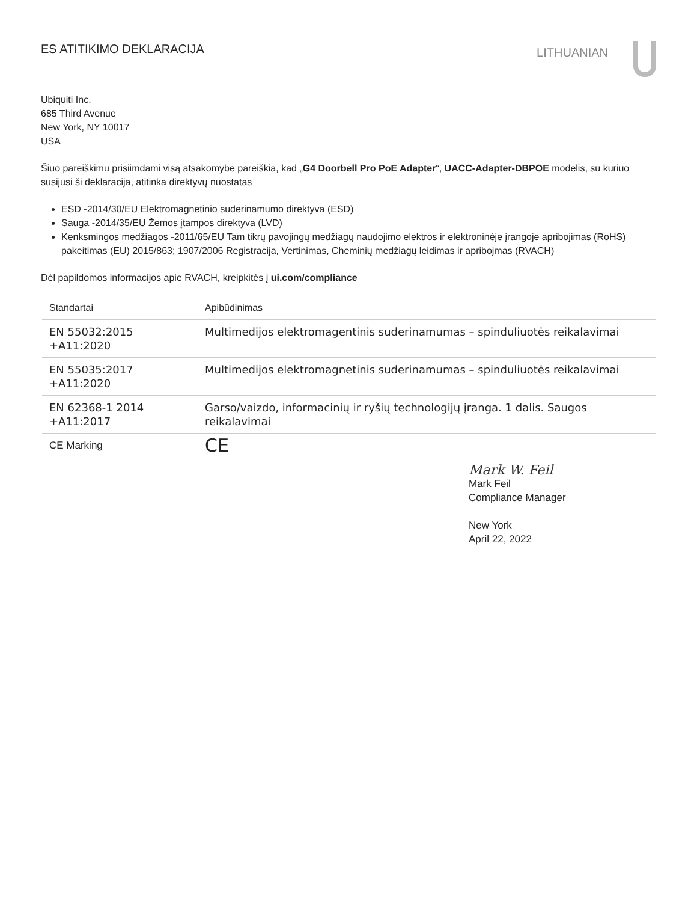ES ATITIKIMO DEKLARACIJA
LITHUANIAN
Ubiquiti Inc.
685 Third Avenue
New York, NY 10017
USA
Šiuo pareiškimu prisiimdami visą atsakomybe pareiškia, kad „G4 Doorbell Pro PoE Adapter“, UACC-Adapter-DBPOE modelis, su kuriuo susijusi ši deklaracija, atitinka direktyvų nuostatas
ESD -2014/30/EU Elektromagnetinio suderinamumo direktyva (ESD)
Sauga -2014/35/EU Žemos įtampos direktyva (LVD)
Kenksmingos medžiagos -2011/65/EU Tam tikrų pavojingų medžiagų naudojimo elektros ir elektroninėje įrangoje apribojimas (RoHS) pakeitimas (EU) 2015/863; 1907/2006 Registracija, Vertinimas, Cheminių medžiagų leidimas ir apribojmas (RVACH)
Dėl papildomos informacijos apie RVACH, kreipkitės į ui.com/compliance
| Standartai | Apibūdinimas |
| --- | --- |
| EN 55032:2015 +A11:2020 | Multimedijos elektromagentinis suderinamumas – spinduliuotės reikalavimai |
| EN 55035:2017 +A11:2020 | Multimedijos elektromagnetinis suderinamumas – spinduliuotės reikalavimai |
| EN 62368-1 2014 +A11:2017 | Garso/vaizdo, informacinių ir ryšių technologijų įranga. 1 dalis. Saugos reikalavimai |
| CE Marking | CE |
Mark W. Feil
Mark Feil
Compliance Manager
New York
April 22, 2022